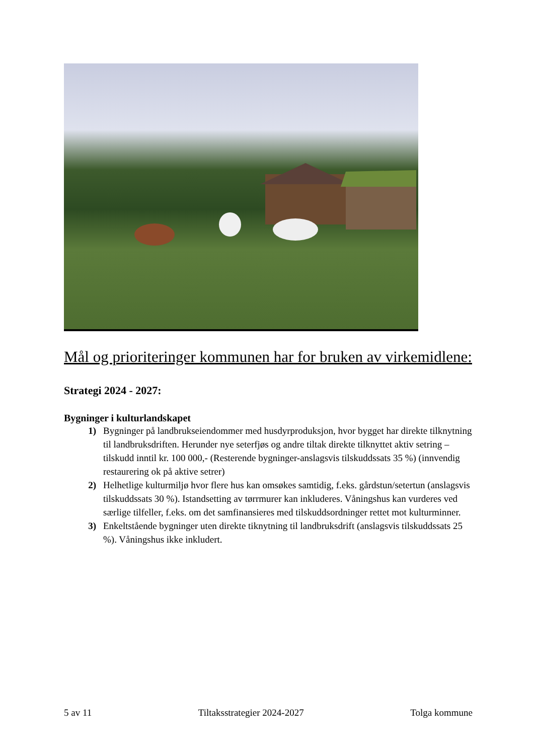Mål og prioriteringer kommunen har for bruken av virkemidlene:
Strategi 2024 - 2027:
Bygninger i kulturlandskapet
1) Bygninger på landbrukseiendommer med husdyrproduksjon, hvor bygget har direkte tilknytning til landbruksdriften. Herunder nye seterfjøs og andre tiltak direkte tilknyttet aktiv setring – tilskudd inntil kr. 100 000,- (Resterende bygninger-anslagsvis tilskuddssats 35 %) (innvendig restaurering ok på aktive setrer)
2) Helhetlige kulturmiljø hvor flere hus kan omsøkes samtidig, f.eks. gårdstun/setertun (anslagsvis tilskuddssats 30 %). Istandsetting av tørrmurer kan inkluderes. Våningshus kan vurderes ved særlige tilfeller, f.eks. om det samfinansieres med tilskuddsordninger rettet mot kulturminner.
3) Enkeltstående bygninger uten direkte tiknytning til landbruksdrift (anslagsvis tilskuddssats 25 %). Våningshus ikke inkludert.
5 av 11 Tiltaksstrategier 2024-2027 Tolga kommune